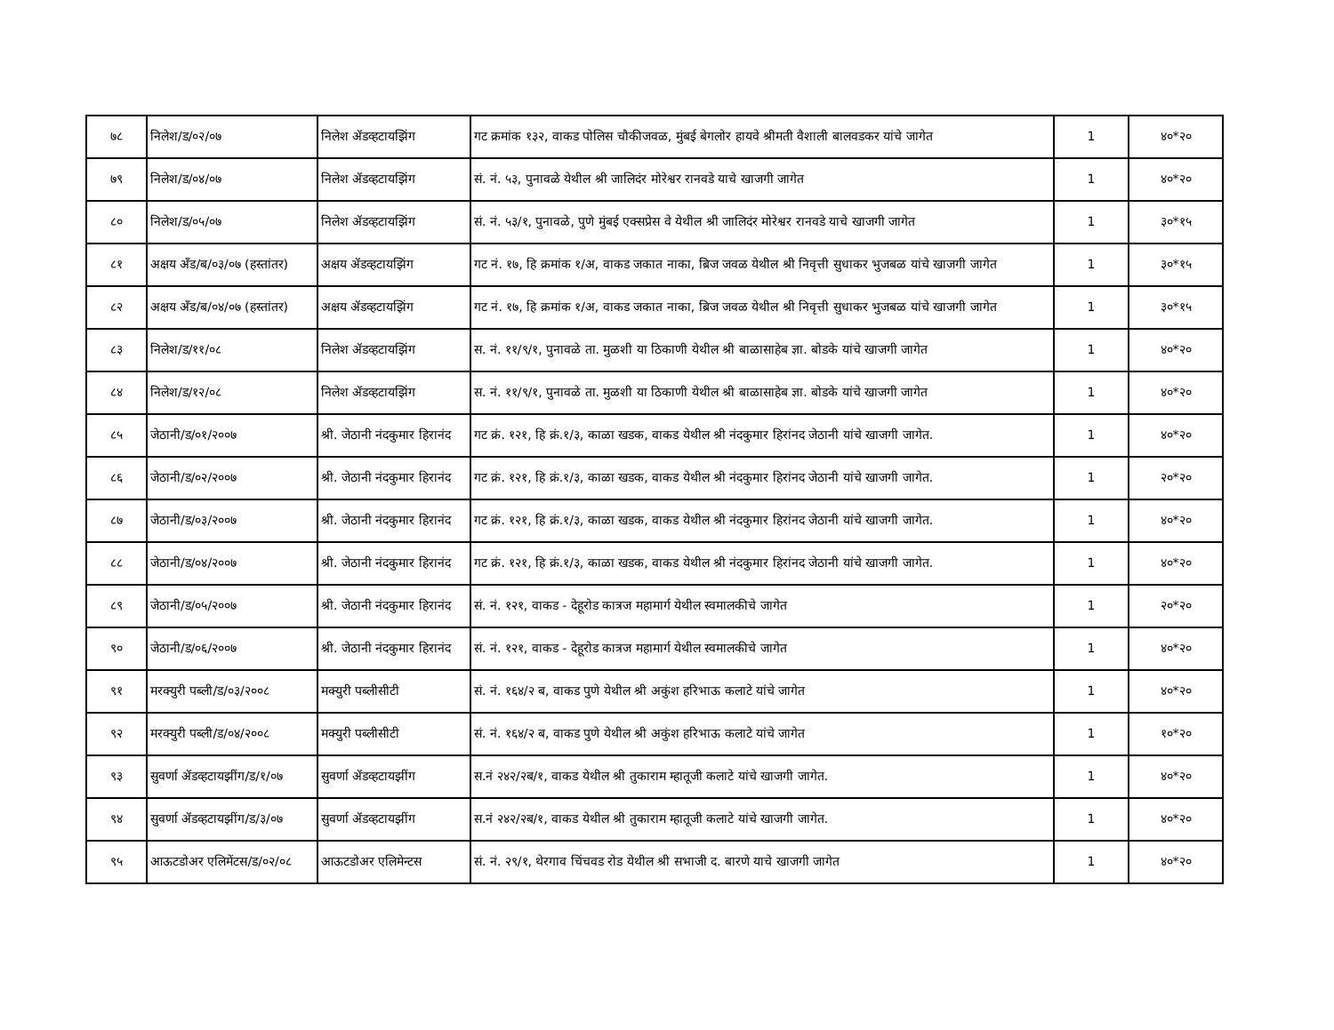| ७८ | निलेश/ड/०२/०७ | निलेश ॲडव्हटायझिंग | गट क्रमांक १३२, वाकड पोलिस चौकीजवळ, मुंबई बेगलोर हायवे श्रीमती वैशाली बालवडकर यांचे जागेत | 1 | ४०*२० |
| ७९ | निलेश/ड/०४/०७ | निलेश ॲडव्हटायझिंग | सं. नं. ५३, पुनावळे येथील श्री जालिदंर मोरेश्वर रानवडे याचे खाजगी जागेत | 1 | ४०*२० |
| ८० | निलेश/ड/०५/०७ | निलेश ॲडव्हटायझिंग | सं. नं. ५३/१, पुनावळे, पुणे मुंबई एक्सप्रेस वे येथील श्री जालिदंर मोरेश्वर रानवडे याचे खाजगी जागेत | 1 | ३०*१५ |
| ८१ | अक्षय अँड/ब/०३/०७ (हस्तांतर) | अक्षय ॲडव्हटायझिंग | गट नं. १७, हि क्रमांक १/अ, वाकड जकात नाका, ब्रिज जवळ येथील श्री निवृत्ती सुधाकर भुजबळ यांचे खाजगी जागेत | 1 | ३०*१५ |
| ८२ | अक्षय अँड/ब/०४/०७ (हस्तांतर) | अक्षय ॲडव्हटायझिंग | गट नं. १७, हि क्रमांक १/अ, वाकड जकात नाका, ब्रिज जवळ येथील श्री निवृत्ती सुधाकर भुजबळ यांचे खाजगी जागेत | 1 | ३०*१५ |
| ८३ | निलेश/ड/११/०८ | निलेश ॲडव्हटायझिंग | स. नं. ११/९/१, पुनावळे ता. मुळशी या ठिकाणी येथील श्री बाळासाहेब ज्ञा. बोडके यांचे खाजगी जागेत | 1 | ४०*२० |
| ८४ | निलेश/ड/१२/०८ | निलेश ॲडव्हटायझिंग | स. नं. ११/९/१, पुनावळे ता. मुळशी या ठिकाणी येथील श्री बाळासाहेब ज्ञा. बोडके यांचे खाजगी जागेत | 1 | ४०*२० |
| ८५ | जेठानी/ड/०१/२००७ | श्री. जेठानी नंदकुमार हिरानंद | गट क्रं. १२१, हि क्रं.१/३, काळा खडक, वाकड येथील श्री नंदकुमार हिरांनद जेठानी यांचे खाजगी जागेत. | 1 | ४०*२० |
| ८६ | जेठानी/ड/०२/२००७ | श्री. जेठानी नंदकुमार हिरानंद | गट क्रं. १२१, हि क्रं.१/३, काळा खडक, वाकड येथील श्री नंदकुमार हिरांनद जेठानी यांचे खाजगी जागेत. | 1 | २०*२० |
| ८७ | जेठानी/ड/०३/२००७ | श्री. जेठानी नंदकुमार हिरानंद | गट क्रं. १२१, हि क्रं.१/३, काळा खडक, वाकड येथील श्री नंदकुमार हिरांनद जेठानी यांचे खाजगी जागेत. | 1 | ४०*२० |
| ८८ | जेठानी/ड/०४/२००७ | श्री. जेठानी नंदकुमार हिरानंद | गट क्रं. १२१, हि क्रं.१/३, काळा खडक, वाकड येथील श्री नंदकुमार हिरांनद जेठानी यांचे खाजगी जागेत. | 1 | ४०*२० |
| ८९ | जेठानी/ड/०५/२००७ | श्री. जेठानी नंदकुमार हिरानंद | सं. नं. १२१, वाकड - देहूरोड कात्रज महामार्ग येथील स्वमालकीचे जागेत | 1 | २०*२० |
| ९० | जेठानी/ड/०६/२००७ | श्री. जेठानी नंदकुमार हिरानंद | सं. नं. १२१, वाकड - देहूरोड कात्रज महामार्ग येथील स्वमालकीचे जागेत | 1 | ४०*२० |
| ९१ | मरक्युरी पब्ली/ड/०३/२००८ | मक्युरी पब्लीसीटी | सं. नं. १६४/२ ब, वाकड पुणे येथील श्री अकुंश हरिभाऊ कलाटे यांचे जागेत | 1 | ४०*२० |
| ९२ | मरक्युरी पब्ली/ड/०४/२००८ | मक्युरी पब्लीसीटी | सं. नं. १६४/२ ब, वाकड पुणे येथील श्री अकुंश हरिभाऊ कलाटे यांचे जागेत | 1 | १०*२० |
| ९३ | सुवर्णा ॲडव्हटायझींग/ड/१/०७ | सुवर्णा ॲडव्हटायझींग | स.नं २४२/२ब/१, वाकड येथील श्री तुकाराम म्हातूजी कलाटे यांचे खाजगी जागेत. | 1 | ४०*२० |
| ९४ | सुवर्णा ॲडव्हटायझींग/ड/३/०७ | सुवर्णा ॲडव्हटायझींग | स.नं २४२/२ब/१, वाकड येथील श्री तुकाराम म्हातूजी कलाटे यांचे खाजगी जागेत. | 1 | ४०*२० |
| ९५ | आऊटडोअर एलिमेंटस/ड/०२/०८ | आऊटडोअर एलिमेन्टस | सं. नं. २९/१, थेरगाव चिंचवड रोड येथील श्री सभाजी द. बारणे याचे खाजगी जागेत | 1 | ४०*२० |